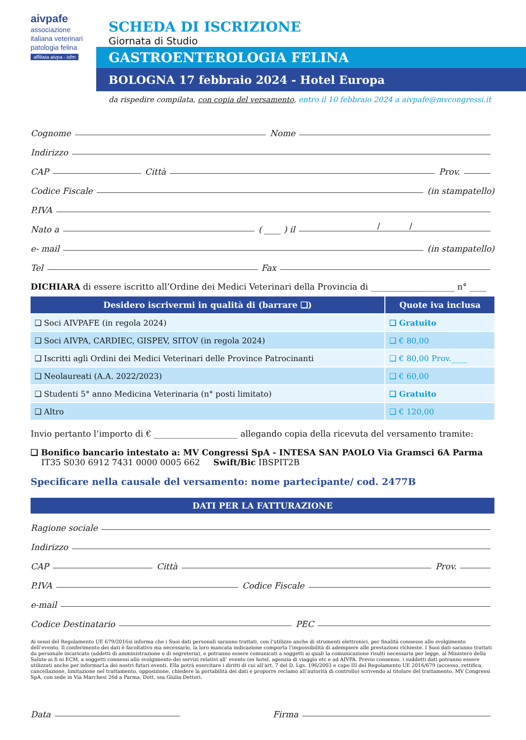aivpafe
associazione italiana veterinari patologia felina
affiliata aivpa - isfm
SCHEDA DI ISCRIZIONE
Giornata di Studio
GASTROENTEROLOGIA FELINA
BOLOGNA 17 febbraio 2024 - Hotel Europa
da rispedire compilata, con copia del versamento, entro il 10 febbraio 2024 a aivpafe@mvcongressi.it
Cognome Nome
Indirizzo
CAP Città Prov.
Codice Fiscale (in stampatello)
P.IVA
Nato a ( ____ ) il / /
e- mail (in stampatello)
Tel Fax
DICHIARA di essere iscritto all’Ordine dei Medici Veterinari della Provincia di ____________________ n° ____
| Desidero iscrivermi in qualità di (barrare ❑) | Quote iva inclusa |
| --- | --- |
| ❑ Soci AIVPAFE (in regola 2024) | ❑ Gratuito |
| ❑ Soci AIVPA, CARDIEC, GISPEV, SITOV (in regola 2024) | ❑ € 80,00 |
| ❑ Iscritti agli Ordini dei Medici Veterinari delle Province Patrocinanti | ❑ € 80,00 Prov.____ |
| ❑ Neolaureati (A.A. 2022/2023) | ❑ € 60,00 |
| ❑ Studenti 5° anno Medicina Veterinaria (n° posti limitato) | ❑ Gratuito |
| ❑ Altro | ❑ € 120,00 |
Invio pertanto l’importo di € ____________________ allegando copia della ricevuta del versamento tramite:
❑ Bonifico bancario intestato a: MV Congressi SpA - INTESA SAN PAOLO Via Gramsci 6A Parma
IT35 S030 6912 7431 0000 0005 662 Swift/Bic IBSPIT2B
Specificare nella causale del versamento: nome partecipante/ cod. 2477B
DATI PER LA FATTURAZIONE
Ragione sociale
Indirizzo
CAP Città Prov.
P.IVA Codice Fiscale
e-mail
Codice Destinatario PEC
Ai sensi del Regolamento UE 679/2016si informa che i Suoi dati personali saranno trattati, con l’utilizzo anche di strumenti elettronici, per finalità connesse allo svolgimento dell’evento. Il conferimento dei dati è facoltativo ma necessario, la loro mancata indicazione comporta l’impossibilità di adempiere alle prestazioni richieste. I Suoi dati saranno trattati da personale incaricato (addetti di amministrazione e di segreteria), e potranno essere comunicati a soggetti ai quali la comunicazione risulti necessaria per legge, al Ministero della Salute ai fi ni ECM, a soggetti connessi allo svolgimento dei servizi relativi all’ evento (es hotel, agenzia di viaggio etc e ad AIVPA. Previo consenso, i suddetti dati potranno essere utilizzati anche per informarLa dei nostri futuri eventi. Ella potrà esercitare i diritti di cui all’art. 7 del D. Lgs. 196/2003 e capo III del Regolamento UE 2016/679 (accesso, rettifica, cancellazione, limitazione nel trattamento, opposizione, chiedere la portabilità dei dati e proporre reclamo all’autorità di controllo) scrivendo al titolare del trattamento, MV Congressi SpA, con sede in Via Marchesi 26d a Parma, Dott. ssa Giulia Dettori.
Data Firma